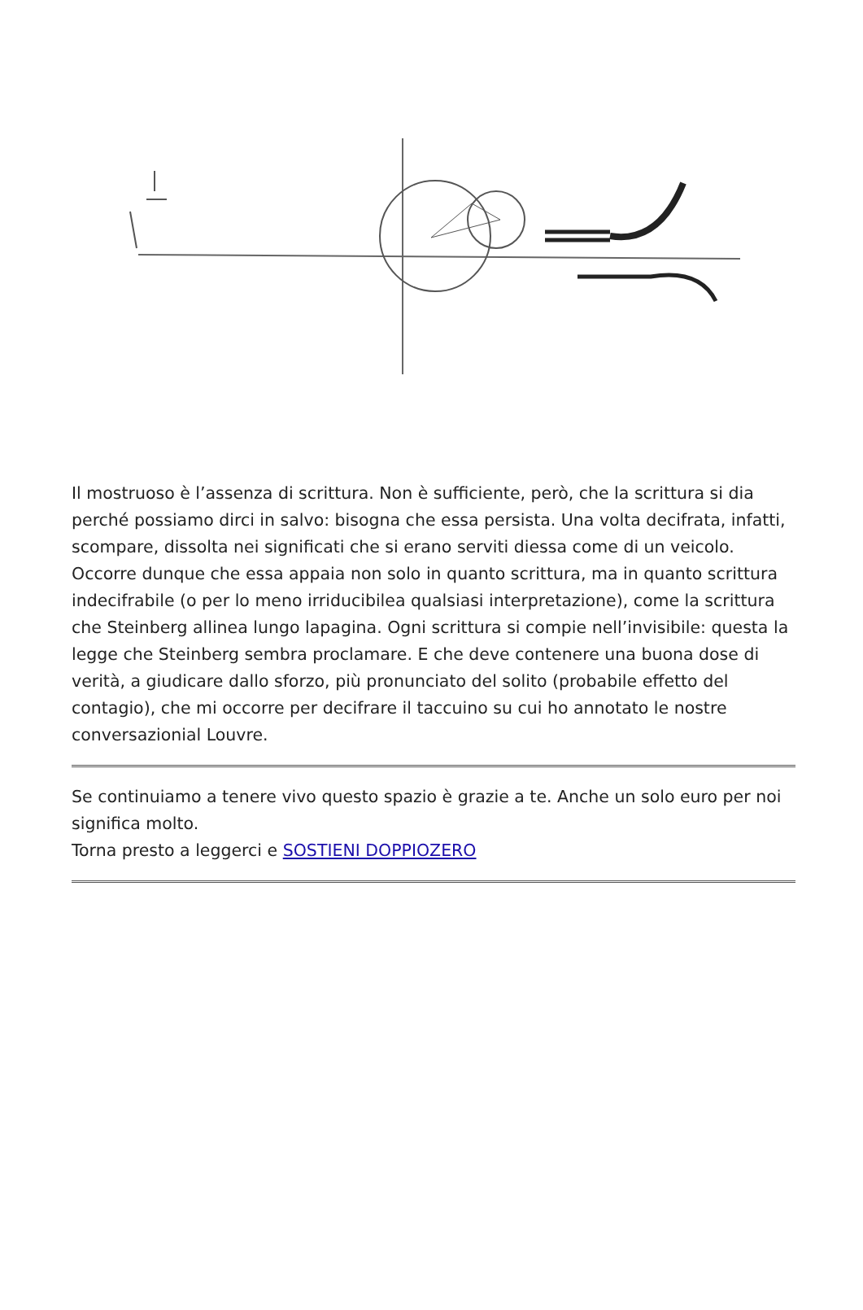Il mostruoso è l’assenza di scrittura. Non è sufficiente, però, che la scrittura si dia perché possiamo dirci in salvo: bisogna che essa persista. Una volta decifrata, infatti, scompare, dissolta nei significati che si erano serviti diessa come di un veicolo. Occorre dunque che essa appaia non solo in quanto scrittura, ma in quanto scrittura indecifrabile (o per lo meno irriducibilea qualsiasi interpretazione), come la scrittura che Steinberg allinea lungo lapagina. Ogni scrittura si compie nell’invisibile: questa la legge che Steinberg sembra proclamare. E che deve contenere una buona dose di verità, a giudicare dallo sforzo, più pronunciato del solito (probabile effetto del contagio), che mi occorre per decifrare il taccuino su cui ho annotato le nostre conversazionial Louvre.
Se continuiamo a tenere vivo questo spazio è grazie a te. Anche un solo euro per noi significa molto.
Torna presto a leggerci e SOSTIENI DOPPIOZERO